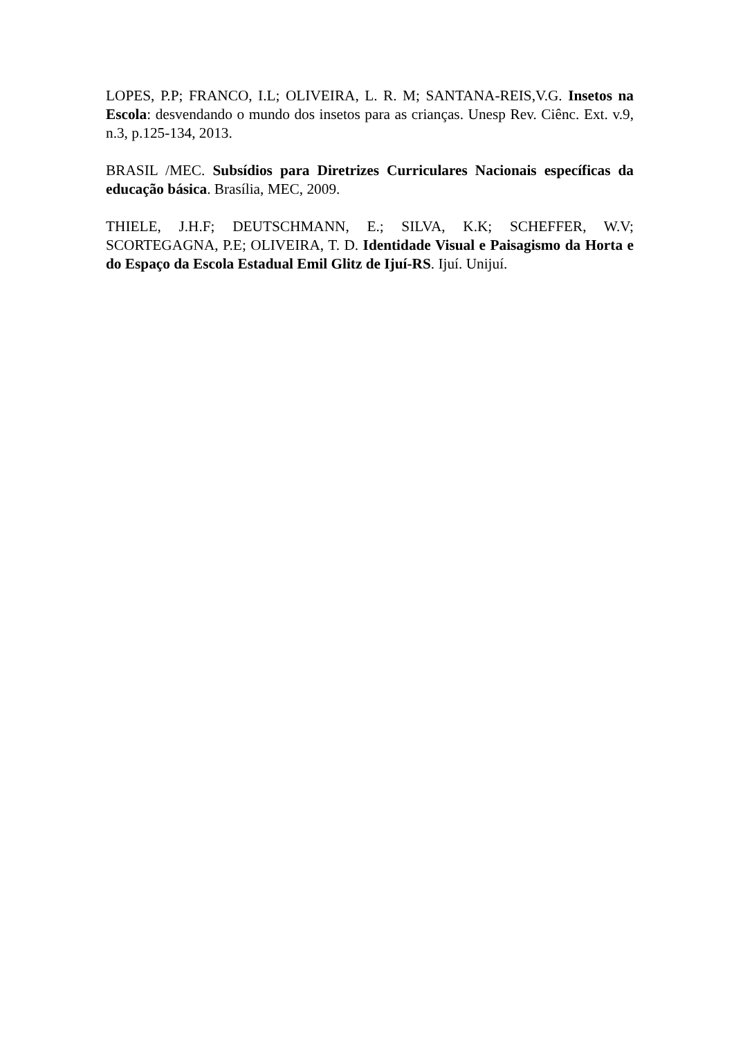LOPES, P.P; FRANCO, I.L; OLIVEIRA, L. R. M; SANTANA-REIS,V.G. Insetos na Escola: desvendando o mundo dos insetos para as crianças. Unesp Rev. Ciênc. Ext. v.9, n.3, p.125-134, 2013.
BRASIL /MEC. Subsídios para Diretrizes Curriculares Nacionais específicas da educação básica. Brasília, MEC, 2009.
THIELE, J.H.F; DEUTSCHMANN, E.; SILVA, K.K; SCHEFFER, W.V; SCORTEGAGNA, P.E; OLIVEIRA, T. D. Identidade Visual e Paisagismo da Horta e do Espaço da Escola Estadual Emil Glitz de Ijuí-RS. Ijuí. Unijuí.